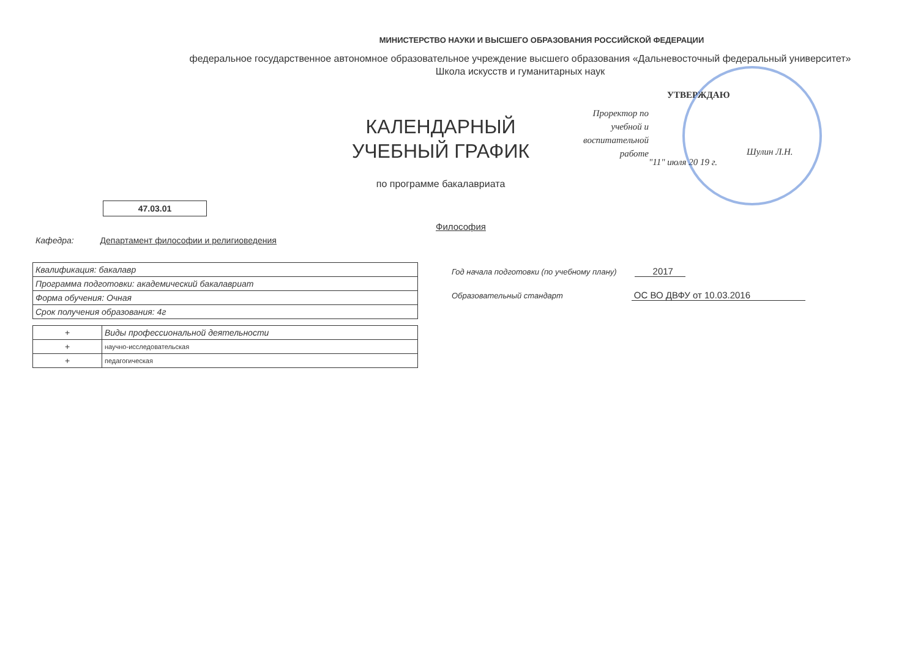МИНИСТЕРСТВО НАУКИ И ВЫСШЕГО ОБРАЗОВАНИЯ РОССИЙСКОЙ ФЕДЕРАЦИИ
федеральное государственное автономное образовательное учреждение высшего образования «Дальневосточный федеральный университет»
Школа искусств и гуманитарных наук
КАЛЕНДАРНЫЙ УЧЕБНЫЙ ГРАФИК
по программе бакалавриата
УТВЕРЖДАЮ
Проректор по учебной и воспитательной работе
Шулин Л.Н.
"11" июля 20 19 г.
47.03.01
Философия
Кафедра: Департамент философии и религиоведения
| Квалификация: бакалавр |
| Программа подготовки: академический бакалавриат |
| Форма обучения: Очная |
| Срок получения образования: 4г |
| + | Виды профессиональной деятельности |
| + | научно-исследовательская |
| + | педагогическая |
Год начала подготовки (по учебному плану) 2017
Образовательный стандарт ОС ВО ДВФУ от 10.03.2016